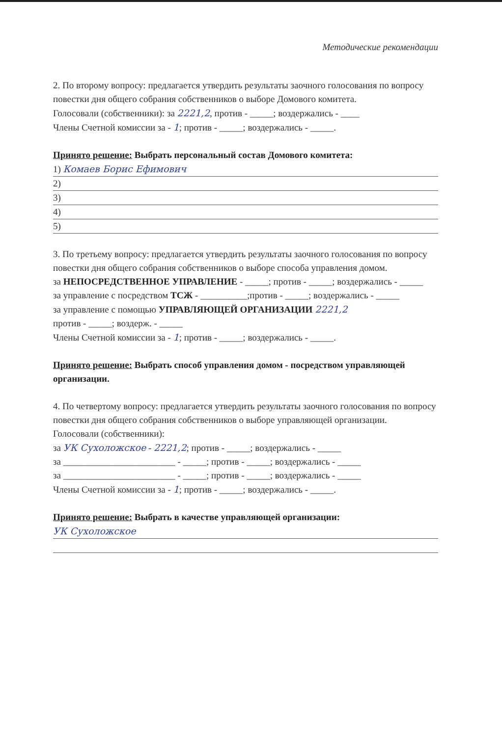Методические рекомендации
2. По второму вопросу: предлагается утвердить результаты заочного голосования по вопросу повестки дня общего собрания собственников о выборе Домового комитета.
Голосовали (собственники): за 2221,2, против - _____; воздержались - ____
Члены Счетной комиссии за - 1; против - _____; воздержались - _____.
Принято решение: Выбрать персональный состав Домового комитета:
1) Комаев Борис Ефимович
2)
3)
4)
5)
3. По третьему вопросу: предлагается утвердить результаты заочного голосования по вопросу повестки дня общего собрания собственников о выборе способа управления домом.
за НЕПОСРЕДСТВЕННОЕ УПРАВЛЕНИЕ - _____; против - _____; воздержались - _____
за управление с посредством ТСЖ - __________;против - _____; воздержались - _____
за управление с помощью УПРАВЛЯЮЩЕЙ ОРГАНИЗАЦИИ 2221,2
против - _____; воздерж. - _____
Члены Счетной комиссии за - 1; против - _____; воздержались - _____.
Принято решение: Выбрать способ управления домом - посредством управляющей организации.
4. По четвертому вопросу: предлагается утвердить результаты заочного голосования по вопросу повестки дня общего собрания собственников о выборе управляющей организации.
Голосовали (собственники):
за УК Сухоложское - 2221,2; против - _____; воздержались - _____
за ________________________ - _____; против - _____; воздержались - _____
за ________________________ - _____; против - _____; воздержались - _____
Члены Счетной комиссии за - 1; против - _____; воздержались - _____.
Принято решение: Выбрать в качестве управляющей организации:
УК Сухоложское